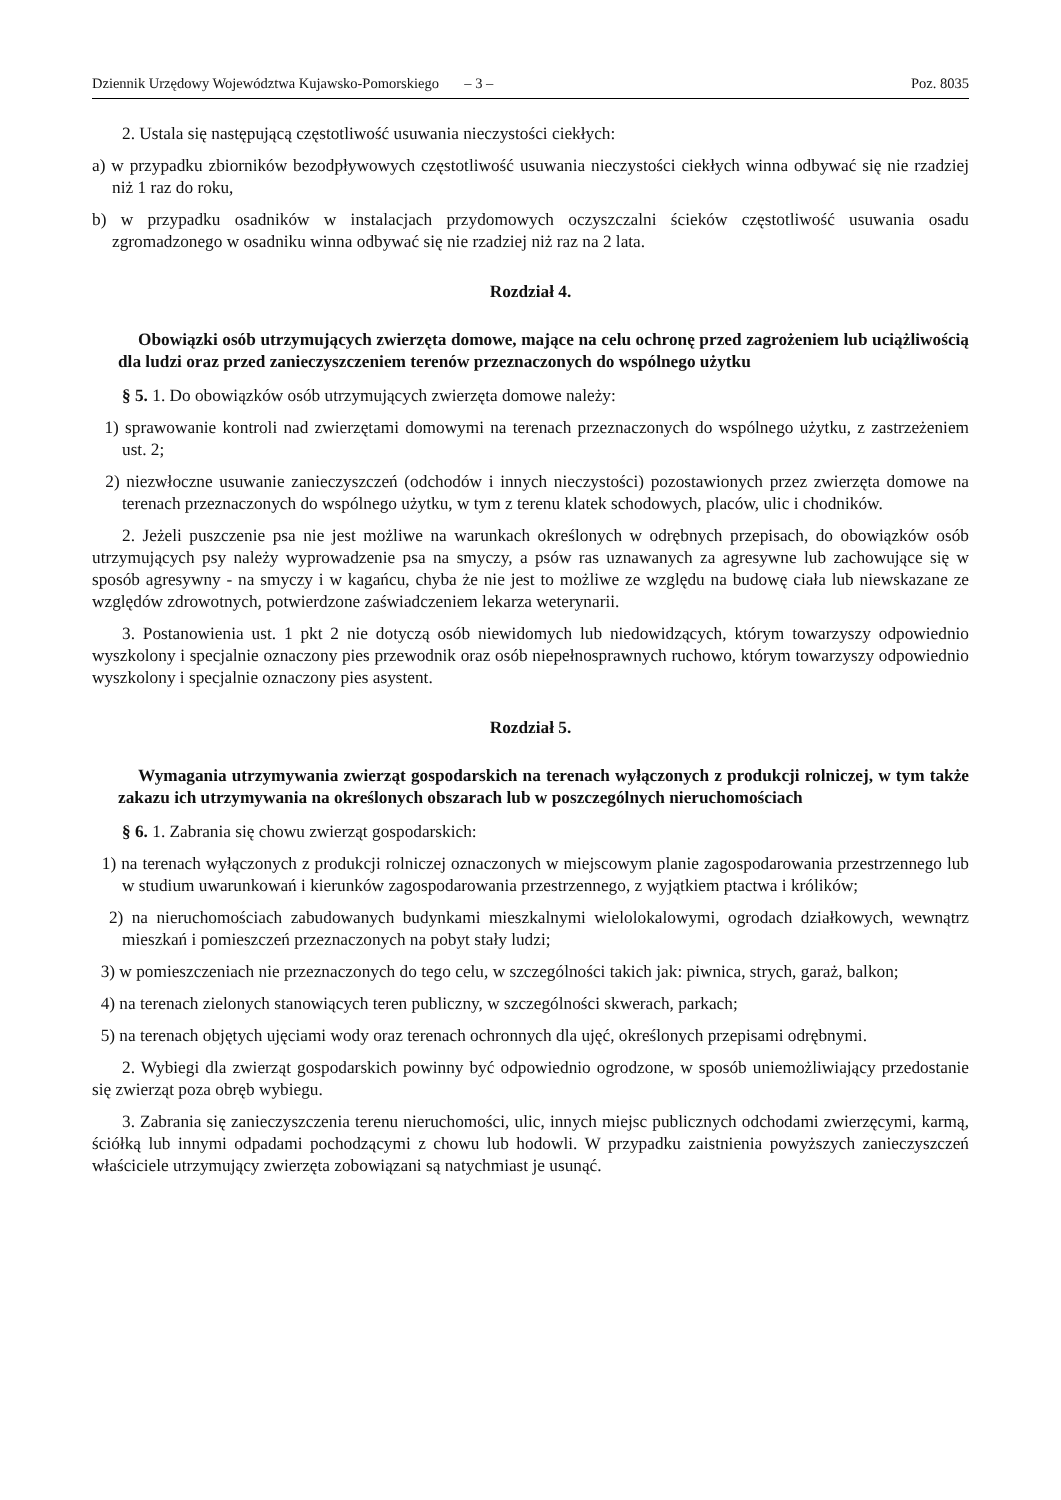Dziennik Urzędowy Województwa Kujawsko-Pomorskiego – 3 – Poz. 8035
2. Ustala się następującą częstotliwość usuwania nieczystości ciekłych:
a) w przypadku zbiorników bezodpływowych częstotliwość usuwania nieczystości ciekłych winna odbywać się nie rzadziej niż 1 raz do roku,
b) w przypadku osadników w instalacjach przydomowych oczyszczalni ścieków częstotliwość usuwania osadu zgromadzonego w osadniku winna odbywać się nie rzadziej niż raz na 2 lata.
Rozdział 4.
Obowiązki osób utrzymujących zwierzęta domowe, mające na celu ochronę przed zagrożeniem lub uciążliwością dla ludzi oraz przed zanieczyszczeniem terenów przeznaczonych do wspólnego użytku
§ 5. 1. Do obowiązków osób utrzymujących zwierzęta domowe należy:
1) sprawowanie kontroli nad zwierzętami domowymi na terenach przeznaczonych do wspólnego użytku, z zastrzeżeniem ust. 2;
2) niezwłoczne usuwanie zanieczyszczeń (odchodów i innych nieczystości) pozostawionych przez zwierzęta domowe na terenach przeznaczonych do wspólnego użytku, w tym z terenu klatek schodowych, placów, ulic i chodników.
2. Jeżeli puszczenie psa nie jest możliwe na warunkach określonych w odrębnych przepisach, do obowiązków osób utrzymujących psy należy wyprowadzenie psa na smyczy, a psów ras uznawanych za agresywne lub zachowujące się w sposób agresywny - na smyczy i w kagańcu, chyba że nie jest to możliwe ze względu na budowę ciała lub niewskazane ze względów zdrowotnych, potwierdzone zaświadczeniem lekarza weterynarii.
3. Postanowienia ust. 1 pkt 2 nie dotyczą osób niewidomych lub niedowidzących, którym towarzyszy odpowiednio wyszkolony i specjalnie oznaczony pies przewodnik oraz osób niepełnosprawnych ruchowo, którym towarzyszy odpowiednio wyszkolony i specjalnie oznaczony pies asystent.
Rozdział 5.
Wymagania utrzymywania zwierząt gospodarskich na terenach wyłączonych z produkcji rolniczej, w tym także zakazu ich utrzymywania na określonych obszarach lub w poszczególnych nieruchomościach
§ 6. 1. Zabrania się chowu zwierząt gospodarskich:
1) na terenach wyłączonych z produkcji rolniczej oznaczonych w miejscowym planie zagospodarowania przestrzennego lub w studium uwarunkowań i kierunków zagospodarowania przestrzennego, z wyjątkiem ptactwa i królików;
2) na nieruchomościach zabudowanych budynkami mieszkalnymi wielolokalowymi, ogrodach działkowych, wewnątrz mieszkań i pomieszczeń przeznaczonych na pobyt stały ludzi;
3) w pomieszczeniach nie przeznaczonych do tego celu, w szczególności takich jak: piwnica, strych, garaż, balkon;
4) na terenach zielonych stanowiących teren publiczny, w szczególności skwerach, parkach;
5) na terenach objętych ujęciami wody oraz terenach ochronnych dla ujęć, określonych przepisami odrębnymi.
2. Wybiegi dla zwierząt gospodarskich powinny być odpowiednio ogrodzone, w sposób uniemożliwiający przedostanie się zwierząt poza obręb wybiegu.
3. Zabrania się zanieczyszczenia terenu nieruchomości, ulic, innych miejsc publicznych odchodami zwierzęcymi, karmą, ściółką lub innymi odpadami pochodzącymi z chowu lub hodowli. W przypadku zaistnienia powyższych zanieczyszczeń właściciele utrzymujący zwierzęta zobowiązani są natychmiast je usunąć.